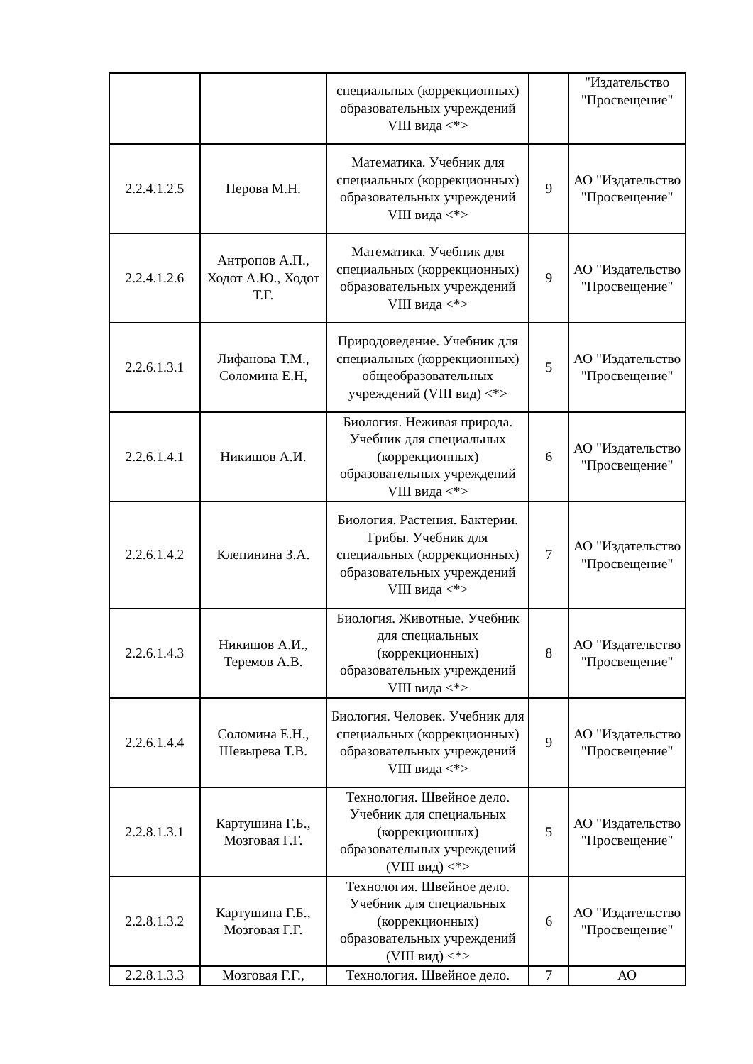| | | специальных (коррекционных) образовательных учреждений VIII вида <*> | | "Издательство "Просвещение" |
| 2.2.4.1.2.5 | Перова М.Н. | Математика. Учебник для специальных (коррекционных) образовательных учреждений VIII вида <*> | 9 | АО "Издательство "Просвещение" |
| 2.2.4.1.2.6 | Антропов А.П., Ходот А.Ю., Ходот Т.Г. | Математика. Учебник для специальных (коррекционных) образовательных учреждений VIII вида <*> | 9 | АО "Издательство "Просвещение" |
| 2.2.6.1.3.1 | Лифанова Т.М., Соломина Е.Н, | Природоведение. Учебник для специальных (коррекционных) общеобразовательных учреждений (VIII вид) <*> | 5 | АО "Издательство "Просвещение" |
| 2.2.6.1.4.1 | Никишов А.И. | Биология. Неживая природа. Учебник для специальных (коррекционных) образовательных учреждений VIII вида <*> | 6 | АО "Издательство "Просвещение" |
| 2.2.6.1.4.2 | Клепинина З.А. | Биология. Растения. Бактерии. Грибы. Учебник для специальных (коррекционных) образовательных учреждений VIII вида <*> | 7 | АО "Издательство "Просвещение" |
| 2.2.6.1.4.3 | Никишов А.И., Теремов А.В. | Биология. Животные. Учебник для специальных (коррекционных) образовательных учреждений VIII вида <*> | 8 | АО "Издательство "Просвещение" |
| 2.2.6.1.4.4 | Соломина Е.Н., Шевырева Т.В. | Биология. Человек. Учебник для специальных (коррекционных) образовательных учреждений VIII вида <*> | 9 | АО "Издательство "Просвещение" |
| 2.2.8.1.3.1 | Картушина Г.Б., Мозговая Г.Г. | Технология. Швейное дело. Учебник для специальных (коррекционных) образовательных учреждений (VIII вид) <*> | 5 | АО "Издательство "Просвещение" |
| 2.2.8.1.3.2 | Картушина Г.Б., Мозговая Г.Г. | Технология. Швейное дело. Учебник для специальных (коррекционных) образовательных учреждений (VIII вид) <*> | 6 | АО "Издательство "Просвещение" |
| 2.2.8.1.3.3 | Мозговая Г.Г., | Технология. Швейное дело. | 7 | АО |